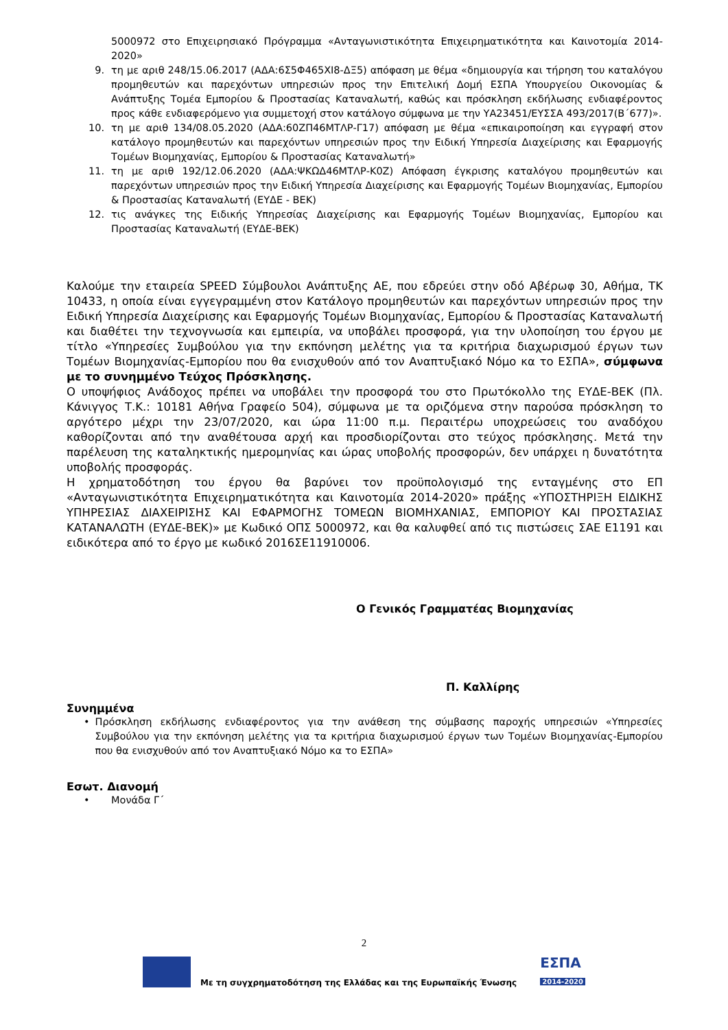5000972 στο Επιχειρησιακό Πρόγραμμα «Ανταγωνιστικότητα Επιχειρηματικότητα και Καινοτομία 2014-2020»
9. τη με αριθ 248/15.06.2017 (ΑΔΑ:6Σ5Φ465ΧΙ8-ΔΞ5) απόφαση με θέμα «δημιουργία και τήρηση του καταλόγου προμηθευτών και παρεχόντων υπηρεσιών προς την Επιτελική Δομή ΕΣΠΑ Υπουργείου Οικονομίας & Ανάπτυξης Τομέα Εμπορίου & Προστασίας Καταναλωτή, καθώς και πρόσκληση εκδήλωσης ενδιαφέροντος προς κάθε ενδιαφερόμενο για συμμετοχή στον κατάλογο σύμφωνα με την ΥΑ23451/ΕΥΣΣΑ 493/2017(Β΄677)».
10. τη με αριθ 134/08.05.2020 (ΑΔΑ:60ΖΠ46ΜΤΛΡ-Γ17) απόφαση με θέμα «επικαιροποίηση και εγγραφή στον κατάλογο προμηθευτών και παρεχόντων υπηρεσιών προς την Ειδική Υπηρεσία Διαχείρισης και Εφαρμογής Τομέων Βιομηχανίας, Εμπορίου & Προστασίας Καταναλωτή»
11. τη με αριθ 192/12.06.2020 (ΑΔΑ:ΨΚΩΔ46ΜΤΛΡ-Κ0Ζ) Απόφαση έγκρισης καταλόγου προμηθευτών και παρεχόντων υπηρεσιών προς την Ειδική Υπηρεσία Διαχείρισης και Εφαρμογής Τομέων Βιομηχανίας, Εμπορίου & Προστασίας Καταναλωτή (ΕΥΔΕ - ΒΕΚ)
12. τις ανάγκες της Ειδικής Υπηρεσίας Διαχείρισης και Εφαρμογής Τομέων Βιομηχανίας, Εμπορίου και Προστασίας Καταναλωτή (ΕΥΔΕ-ΒΕΚ)
Καλούμε την εταιρεία SPEED Σύμβουλοι Ανάπτυξης ΑΕ, που εδρεύει στην οδό Αβέρωφ 30, Αθήμα, ΤΚ 10433, η οποία είναι εγγεγραμμένη στον Κατάλογο προμηθευτών και παρεχόντων υπηρεσιών προς την Ειδική Υπηρεσία Διαχείρισης και Εφαρμογής Τομέων Βιομηχανίας, Εμπορίου & Προστασίας Καταναλωτή και διαθέτει την τεχνογνωσία και εμπειρία, να υποβάλει προσφορά, για την υλοποίηση του έργου με τίτλο «Υπηρεσίες Συμβούλου για την εκπόνηση μελέτης για τα κριτήρια διαχωρισμού έργων των Τομέων Βιομηχανίας-Εμπορίου που θα ενισχυθούν από τον Αναπτυξιακό Νόμο κα το ΕΣΠΑ», σύμφωνα με το συνημμένο Τεύχος Πρόσκλησης.
Ο υποψήφιος Ανάδοχος πρέπει να υποβάλει την προσφορά του στο Πρωτόκολλο της ΕΥΔΕ-ΒΕΚ (Πλ. Κάνιγγος Τ.Κ.: 10181 Αθήνα Γραφείο 504), σύμφωνα με τα οριζόμενα στην παρούσα πρόσκληση το αργότερο μέχρι την 23/07/2020, και ώρα 11:00 π.μ. Περαιτέρω υποχρεώσεις του αναδόχου καθορίζονται από την αναθέτουσα αρχή και προσδιορίζονται στο τεύχος πρόσκλησης. Μετά την παρέλευση της καταληκτικής ημερομηνίας και ώρας υποβολής προσφορών, δεν υπάρχει η δυνατότητα υποβολής προσφοράς.
Η χρηματοδότηση του έργου θα βαρύνει τον προϋπολογισμό της ενταγμένης στο ΕΠ «Ανταγωνιστικότητα Επιχειρηματικότητα και Καινοτομία 2014-2020» πράξης «ΥΠΟΣΤΗΡΙΞΗ ΕΙΔΙΚΗΣ ΥΠΗΡΕΣΙΑΣ ΔΙΑΧΕΙΡΙΣΗΣ ΚΑΙ ΕΦΑΡΜΟΓΗΣ ΤΟΜΕΩΝ ΒΙΟΜΗΧΑΝΙΑΣ, ΕΜΠΟΡΙΟΥ ΚΑΙ ΠΡΟΣΤΑΣΙΑΣ ΚΑΤΑΝΑΛΩΤΗ (ΕΥΔΕ-ΒΕΚ)» με Κωδικό ΟΠΣ 5000972, και θα καλυφθεί από τις πιστώσεις ΣΑΕ Ε1191 και ειδικότερα από το έργο με κωδικό 2016ΣΕ11910006.
Ο Γενικός Γραμματέας Βιομηχανίας
Π. Καλλίρης
Συνημμένα
• Πρόσκληση εκδήλωσης ενδιαφέροντος για την ανάθεση της σύμβασης παροχής υπηρεσιών «Υπηρεσίες Συμβούλου για την εκπόνηση μελέτης για τα κριτήρια διαχωρισμού έργων των Τομέων Βιομηχανίας-Εμπορίου που θα ενισχυθούν από τον Αναπτυξιακό Νόμο κα το ΕΣΠΑ»
Εσωτ. Διανομή
• Μονάδα Γ΄
2
Με τη συγχρηματοδότηση της Ελλάδας και της Ευρωπαϊκής Ένωσης
ΕΣΠΑ
2014-2020